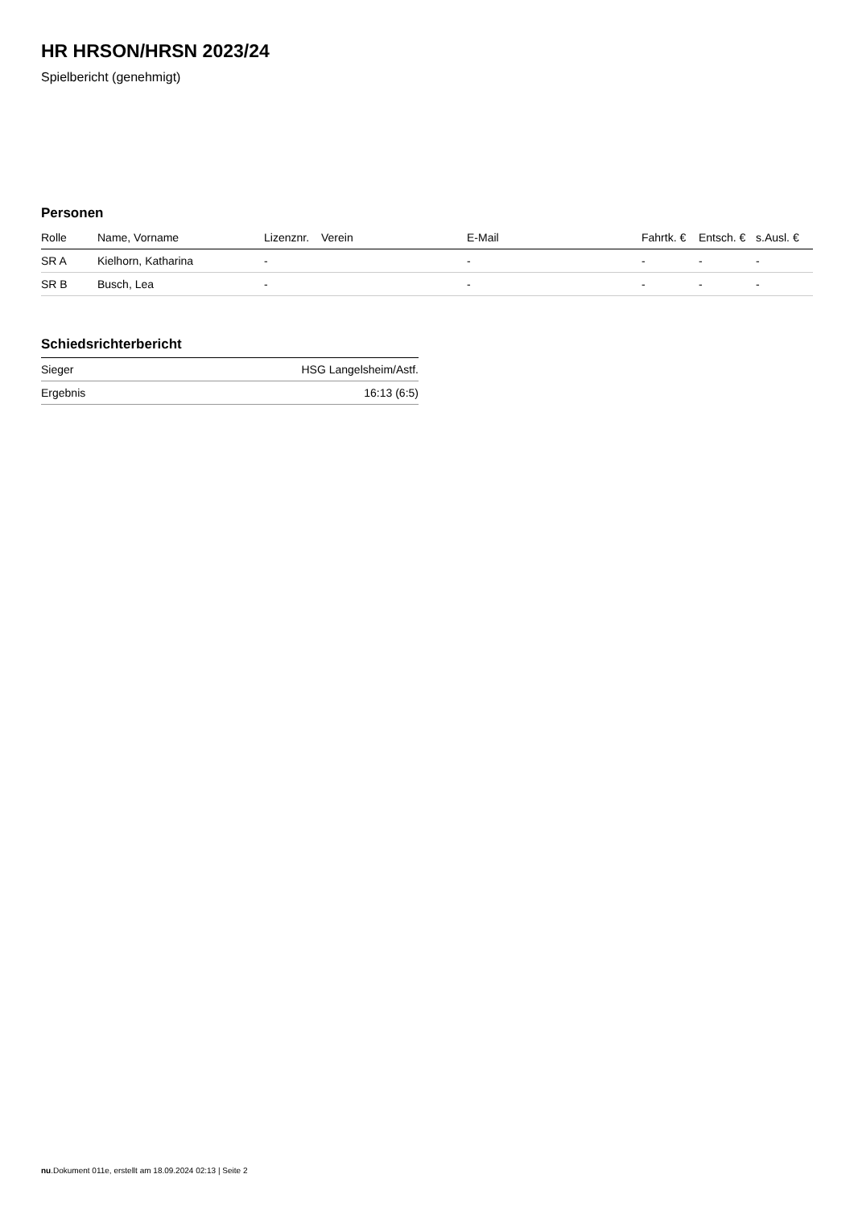HR HRSON/HRSN 2023/24
Spielbericht (genehmigt)
Personen
| Rolle | Name, Vorname | Lizenznr. | Verein | E-Mail | Fahrtk. € | Entsch. € | s.Ausl. € |
| --- | --- | --- | --- | --- | --- | --- | --- |
| SR A | Kielhorn, Katharina | - | | - | - | - | - |
| SR B | Busch, Lea | - | | - | - | - | - |
Schiedsrichterbericht
| Sieger | HSG Langelsheim/Astf. |
| Ergebnis | 16:13 (6:5) |
nu.Dokument 011e, erstellt am 18.09.2024 02:13 | Seite 2